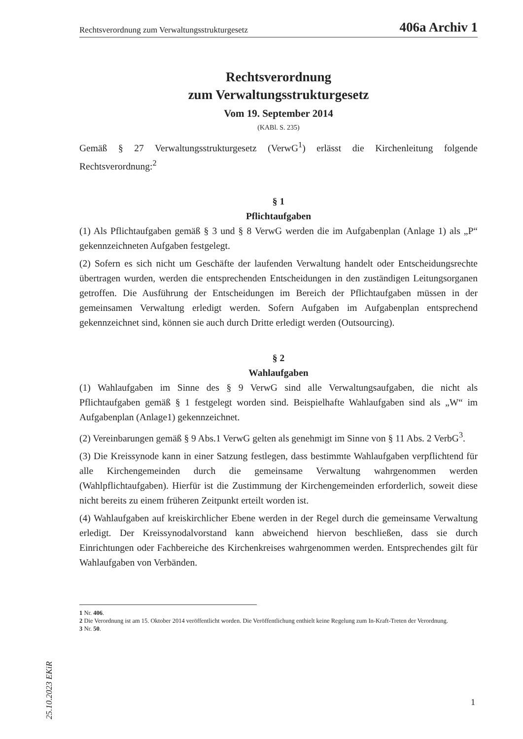Rechtsverordnung zum Verwaltungsstrukturgesetz 406a Archiv 1
Rechtsverordnung
zum Verwaltungsstrukturgesetz
Vom 19. September 2014
(KABl. S. 235)
Gemäß § 27 Verwaltungsstrukturgesetz (VerwG<sup>1</sup>) erlässt die Kirchenleitung folgende Rechtsverordnung:<sup>2</sup>
§ 1
Pflichtaufgaben
(1) Als Pflichtaufgaben gemäß § 3 und § 8 VerwG werden die im Aufgabenplan (Anlage 1) als „P“ gekennzeichneten Aufgaben festgelegt.
(2) Sofern es sich nicht um Geschäfte der laufenden Verwaltung handelt oder Entscheidungsrechte übertragen wurden, werden die entsprechenden Entscheidungen in den zuständigen Leitungsorganen getroffen. Die Ausführung der Entscheidungen im Bereich der Pflichtaufgaben müssen in der gemeinsamen Verwaltung erledigt werden. Sofern Aufgaben im Aufgabenplan entsprechend gekennzeichnet sind, können sie auch durch Dritte erledigt werden (Outsourcing).
§ 2
Wahlaufgaben
(1) Wahlaufgaben im Sinne des § 9 VerwG sind alle Verwaltungsaufgaben, die nicht als Pflichtaufgaben gemäß § 1 festgelegt worden sind. Beispielhafte Wahlaufgaben sind als „W“ im Aufgabenplan (Anlage1) gekennzeichnet.
(2) Vereinbarungen gemäß § 9 Abs.1 VerwG gelten als genehmigt im Sinne von § 11 Abs. 2 VerbG<sup>3</sup>.
(3) Die Kreissynode kann in einer Satzung festlegen, dass bestimmte Wahlaufgaben verpflichtend für alle Kirchengemeinden durch die gemeinsame Verwaltung wahrgenommen werden (Wahlpflichtaufgaben). Hierfür ist die Zustimmung der Kirchengemeinden erforderlich, soweit diese nicht bereits zu einem früheren Zeitpunkt erteilt worden ist.
(4) Wahlaufgaben auf kreiskirchlicher Ebene werden in der Regel durch die gemeinsame Verwaltung erledigt. Der Kreissynodalvorstand kann abweichend hiervon beschließen, dass sie durch Einrichtungen oder Fachbereiche des Kirchenkreises wahrgenommen werden. Entsprechendes gilt für Wahlaufgaben von Verbänden.
1 Nr. 406.
2 Die Verordnung ist am 15. Oktober 2014 veröffentlicht worden. Die Veröffentlichung enthielt keine Regelung zum In-Kraft-Treten der Verordnung.
3 Nr. 50.
25.10.2023 EKiR
1